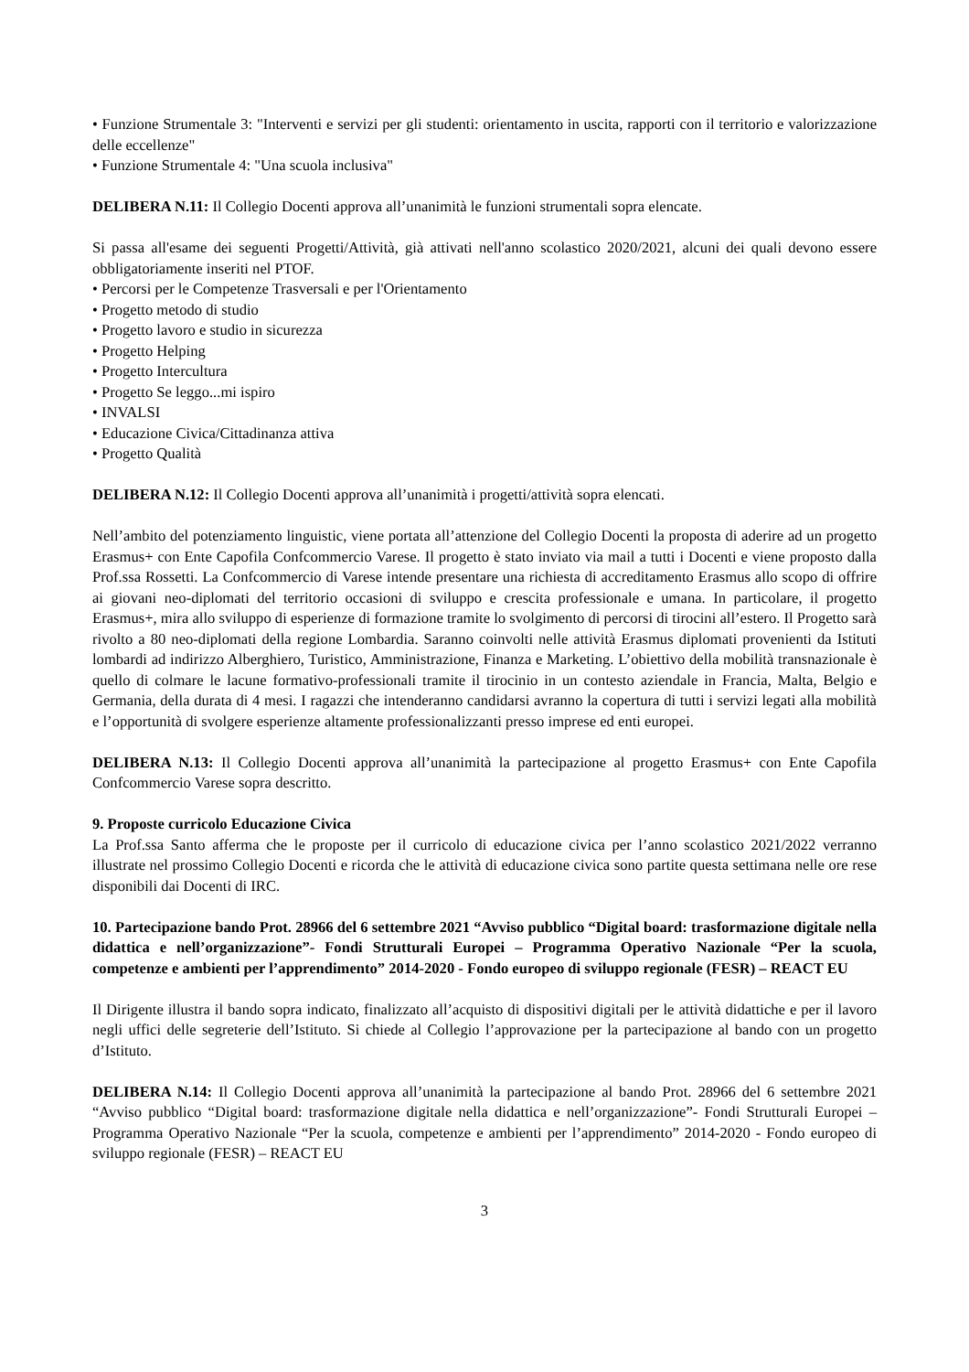• Funzione Strumentale 3: "Interventi e servizi per gli studenti: orientamento in uscita, rapporti con il territorio e valorizzazione delle eccellenze"
• Funzione Strumentale 4: "Una scuola inclusiva"
DELIBERA N.11: Il Collegio Docenti approva all’unanimità le funzioni strumentali sopra elencate.
Si passa all'esame dei seguenti Progetti/Attività, già attivati nell'anno scolastico 2020/2021, alcuni dei quali devono essere obbligatoriamente inseriti nel PTOF.
• Percorsi per le Competenze Trasversali e per l'Orientamento
• Progetto metodo di studio
• Progetto lavoro e studio in sicurezza
• Progetto Helping
• Progetto Intercultura
• Progetto Se leggo...mi ispiro
• INVALSI
• Educazione Civica/Cittadinanza attiva
• Progetto Qualità
DELIBERA N.12: Il Collegio Docenti approva all’unanimità i progetti/attività sopra elencati.
Nell’ambito del potenziamento linguistic, viene portata all’attenzione del Collegio Docenti la proposta di aderire ad un progetto Erasmus+ con Ente Capofila Confcommercio Varese. Il progetto è stato inviato via mail a tutti i Docenti e viene proposto dalla Prof.ssa Rossetti. La Confcommercio di Varese intende presentare una richiesta di accreditamento Erasmus allo scopo di offrire ai giovani neo-diplomati del territorio occasioni di sviluppo e crescita professionale e umana. In particolare, il progetto Erasmus+, mira allo sviluppo di esperienze di formazione tramite lo svolgimento di percorsi di tirocini all’estero. Il Progetto sarà rivolto a 80 neo-diplomati della regione Lombardia. Saranno coinvolti nelle attività Erasmus diplomati provenienti da Istituti lombardi ad indirizzo Alberghiero, Turistico, Amministrazione, Finanza e Marketing. L’obiettivo della mobilità transnazionale è quello di colmare le lacune formativo-professionali tramite il tirocinio in un contesto aziendale in Francia, Malta, Belgio e Germania, della durata di 4 mesi. I ragazzi che intenderanno candidarsi avranno la copertura di tutti i servizi legati alla mobilità e l’opportunità di svolgere esperienze altamente professionalizzanti presso imprese ed enti europei.
DELIBERA N.13: Il Collegio Docenti approva all’unanimità la partecipazione al progetto Erasmus+ con Ente Capofila Confcommercio Varese sopra descritto.
9. Proposte curricolo Educazione Civica
La Prof.ssa Santo afferma che le proposte per il curricolo di educazione civica per l’anno scolastico 2021/2022 verranno illustrate nel prossimo Collegio Docenti e ricorda che le attività di educazione civica sono partite questa settimana nelle ore rese disponibili dai Docenti di IRC.
10. Partecipazione bando Prot. 28966 del 6 settembre 2021 “Avviso pubblico “Digital board: trasformazione digitale nella didattica e nell’organizzazione”- Fondi Strutturali Europei – Programma Operativo Nazionale “Per la scuola, competenze e ambienti per l’apprendimento” 2014-2020 - Fondo europeo di sviluppo regionale (FESR) – REACT EU
Il Dirigente illustra il bando sopra indicato, finalizzato all’acquisto di dispositivi digitali per le attività didattiche e per il lavoro negli uffici delle segreterie dell’Istituto. Si chiede al Collegio l’approvazione per la partecipazione al bando con un progetto d’Istituto.
DELIBERA N.14: Il Collegio Docenti approva all’unanimità la partecipazione al bando Prot. 28966 del 6 settembre 2021 “Avviso pubblico “Digital board: trasformazione digitale nella didattica e nell’organizzazione”- Fondi Strutturali Europei – Programma Operativo Nazionale “Per la scuola, competenze e ambienti per l’apprendimento” 2014-2020 - Fondo europeo di sviluppo regionale (FESR) – REACT EU
3